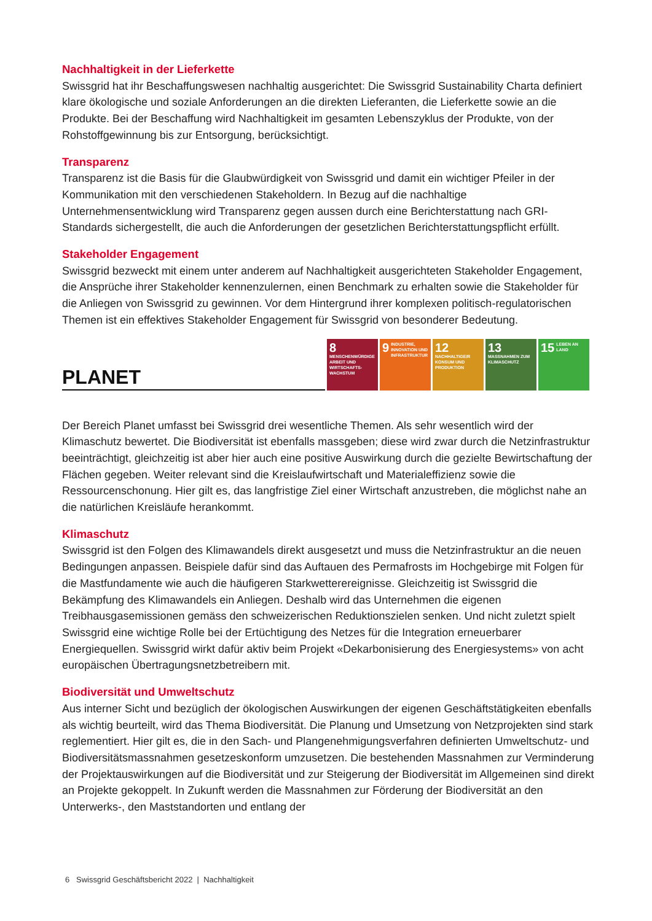Nachhaltigkeit in der Lieferkette
Swissgrid hat ihr Beschaffungswesen nachhaltig ausgerichtet: Die Swissgrid Sustainability Charta definiert klare ökologische und soziale Anforderungen an die direkten Lieferanten, die Lieferkette sowie an die Produkte. Bei der Beschaffung wird Nachhaltigkeit im gesamten Lebenszyklus der Produkte, von der Rohstoffgewinnung bis zur Entsorgung, berücksichtigt.
Transparenz
Transparenz ist die Basis für die Glaubwürdigkeit von Swissgrid und damit ein wichtiger Pfeiler in der Kommunikation mit den verschiedenen Stakeholdern. In Bezug auf die nachhaltige Unternehmensentwicklung wird Transparenz gegen aussen durch eine Berichterstattung nach GRI-Standards sichergestellt, die auch die Anforderungen der gesetzlichen Berichterstattungspflicht erfüllt.
Stakeholder Engagement
Swissgrid bezweckt mit einem unter anderem auf Nachhaltigkeit ausgerichteten Stakeholder Engagement, die Ansprüche ihrer Stakeholder kennenzulernen, einen Benchmark zu erhalten sowie die Stakeholder für die Anliegen von Swissgrid zu gewinnen. Vor dem Hintergrund ihrer komplexen politisch-regulatorischen Themen ist ein effektives Stakeholder Engagement für Swissgrid von besonderer Bedeutung.
PLANET
8 MENSCHENWÜRDIGE ARBEIT UND WIRTSCHAFTS-WACHSTUM
9 INDUSTRIE, INNOVATION UND INFRASTRUKTUR
12 NACHHALTIGE/R KONSUM UND PRODUKTION
13 MASSNAHMEN ZUM KLIMASCHUTZ
15 LEBEN AN LAND
Der Bereich Planet umfasst bei Swissgrid drei wesentliche Themen. Als sehr wesentlich wird der Klimaschutz bewertet. Die Biodiversität ist ebenfalls massgeben; diese wird zwar durch die Netzinfrastruktur beeinträchtigt, gleichzeitig ist aber hier auch eine positive Auswirkung durch die gezielte Bewirtschaftung der Flächen gegeben. Weiter relevant sind die Kreislaufwirtschaft und Materialeffizienz sowie die Ressourcenschonung. Hier gilt es, das langfristige Ziel einer Wirtschaft anzustreben, die möglichst nahe an die natürlichen Kreisläufe herankommt.
Klimaschutz
Swissgrid ist den Folgen des Klimawandels direkt ausgesetzt und muss die Netzinfrastruktur an die neuen Bedingungen anpassen. Beispiele dafür sind das Auftauen des Permafrosts im Hochgebirge mit Folgen für die Mastfundamente wie auch die häufigeren Starkwetterereignisse. Gleichzeitig ist Swissgrid die Bekämpfung des Klimawandels ein Anliegen. Deshalb wird das Unternehmen die eigenen Treibhausgasemissionen gemäss den schweizerischen Reduktionszielen senken. Und nicht zuletzt spielt Swissgrid eine wichtige Rolle bei der Ertüchtigung des Netzes für die Integration erneuerbarer Energiequellen. Swissgrid wirkt dafür aktiv beim Projekt «Dekarbonisierung des Energiesystems» von acht europäischen Übertragungsnetzbetreibern mit.
Biodiversität und Umweltschutz
Aus interner Sicht und bezüglich der ökologischen Auswirkungen der eigenen Geschäftstätigkeiten ebenfalls als wichtig beurteilt, wird das Thema Biodiversität. Die Planung und Umsetzung von Netzprojekten sind stark reglementiert. Hier gilt es, die in den Sach- und Plangenehmigungsverfahren definierten Umweltschutz- und Biodiversitätsmassnahmen gesetzeskonform umzusetzen. Die bestehenden Massnahmen zur Verminderung der Projektauswirkungen auf die Biodiversität und zur Steigerung der Biodiversität im Allgemeinen sind direkt an Projekte gekoppelt. In Zukunft werden die Massnahmen zur Förderung der Biodiversität an den Unterwerks-, den Maststandorten und entlang der
6 Swissgrid Geschäftsbericht 2022 | Nachhaltigkeit